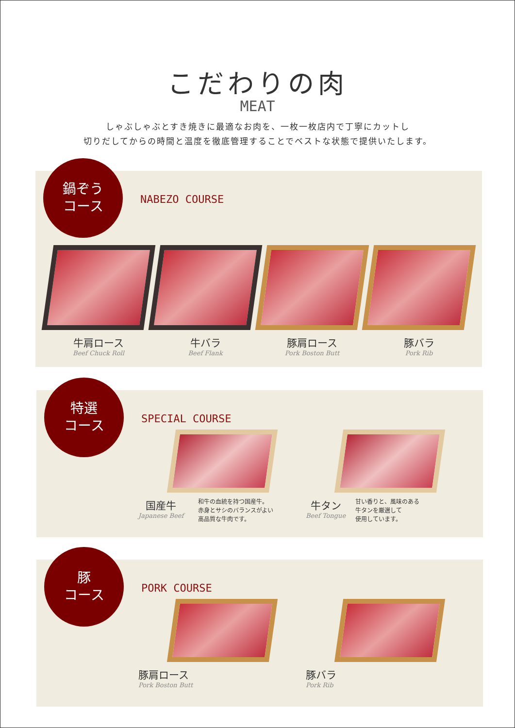こだわりの肉
MEAT
しゃぶしゃぶとすき焼きに最適なお肉を、一枚一枚店内で丁寧にカットし
切りだしてからの時間と温度を徹底管理することでベストな状態で提供いたします。
鍋ぞう
コース
NABEZO COURSE
牛肩ロース
Beef Chuck Roll
牛バラ
Beef Flank
豚肩ロース
Pork Boston Butt
豚バラ
Pork Rib
特選
コース
SPECIAL COURSE
国産牛
Japanese Beef
和牛の血統を持つ国産牛。
赤身とサシのバランスがよい
高品質な牛肉です。
牛タン
Beef Tongue
甘い香りと、風味のある
牛タンを厳選して
使用しています。
豚
コース
PORK COURSE
豚肩ロース
Pork Boston Butt
豚バラ
Pork Rib